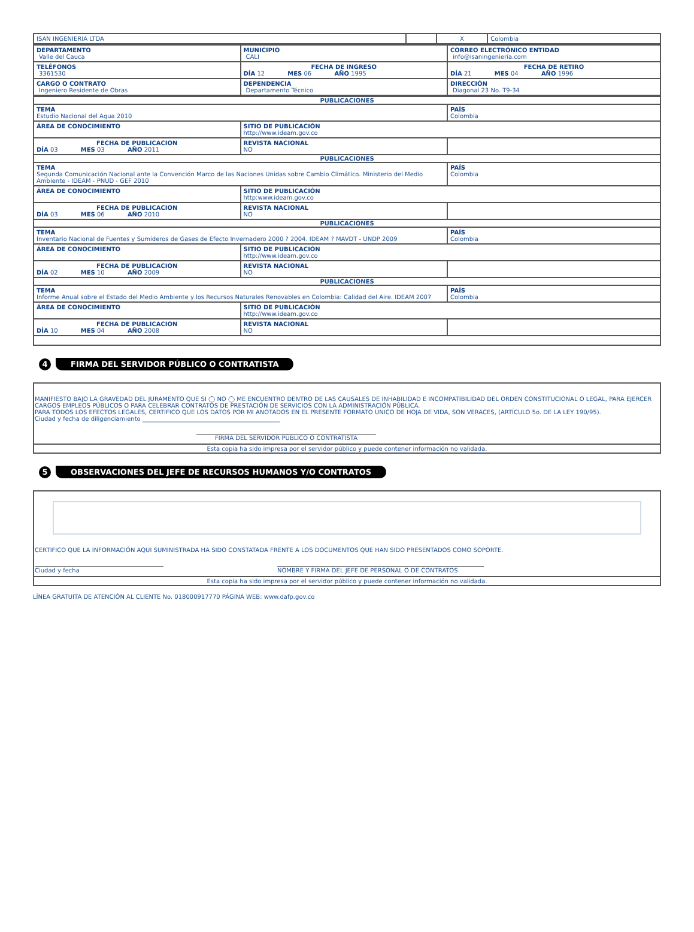| ISAN INGENIERIA LTDA | | X | Colombia |
| DEPARTAMENTO Valle del Cauca | MUNICIPIO CALI | CORREO ELECTRÓNICO ENTIDAD info@isaningenieria.com |
| TELÉFONOS 3361530 | FECHA DE INGRESO DÍA 12 MES 06 AÑO 1995 | FECHA DE RETIRO DÍA 21 MES 04 AÑO 1996 |
| CARGO O CONTRATO Ingeniero Residente de Obras | DEPENDENCIA Departamento Técnico | DIRECCIÓN Diagonal 23 No. T9-34 |
| PUBLICACIONES | | |
| TEMA Estudio Nacional del Agua 2010 | | PAÍS Colombia |
| ÁREA DE CONOCIMIENTO | SITIO DE PUBLICACIÓN http://www.ideam.gov.co | |
| FECHA DE PUBLICACION DÍA 03 MES 03 AÑO 2011 | REVISTA NACIONAL NO | |
| PUBLICACIONES | | |
| TEMA Segunda Comunicación Nacional ante la Convención Marco de las Naciones Unidas sobre Cambio Climático. Ministerio del Medio Ambiente - IDEAM - PNUD - GEF 2010 | | PAÍS Colombia |
| ÁREA DE CONOCIMIENTO | SITIO DE PUBLICACIÓN http:www.ideam.gov.co | |
| FECHA DE PUBLICACION DÍA 03 MES 06 AÑO 2010 | REVISTA NACIONAL NO | |
| PUBLICACIONES | | |
| TEMA Inventario Nacional de Fuentes y Sumideros de Gases de Efecto Invernadero 2000 ? 2004. IDEAM ? MAVDT - UNDP 2009 | | PAÍS Colombia |
| ÁREA DE CONOCIMIENTO | SITIO DE PUBLICACIÓN http://www.ideam.gov.co | |
| FECHA DE PUBLICACION DÍA 02 MES 10 AÑO 2009 | REVISTA NACIONAL NO | |
| PUBLICACIONES | | |
| TEMA Informe Anual sobre el Estado del Medio Ambiente y los Recursos Naturales Renovables en Colombia: Calidad del Aire. IDEAM 2007 | | PAÍS Colombia |
| ÁREA DE CONOCIMIENTO | SITIO DE PUBLICACIÓN http://www.ideam.gov.co | |
| FECHA DE PUBLICACION DÍA 10 MES 04 AÑO 2008 | REVISTA NACIONAL NO | |
4
FIRMA DEL SERVIDOR PÚBLICO O CONTRATISTA
MANIFIESTO BAJO LA GRAVEDAD DEL JURAMENTO QUE SI ◯ NO ◯ ME ENCUENTRO DENTRO DE LAS CAUSALES DE INHABILIDAD E INCOMPATIBILIDAD DEL ORDEN CONSTITUCIONAL O LEGAL, PARA EJERCER CARGOS EMPLEOS PÚBLICOS O PARA CELEBRAR CONTRATOS DE PRESTACIÓN DE SERVICIOS CON LA ADMINISTRACIÓN PÚBLICA.
PARA TODOS LOS EFECTOS LEGALES, CERTIFICO QUE LOS DATOS POR MI ANOTADOS EN EL PRESENTE FORMATO ÚNICO DE HOJA DE VIDA, SON VERACES, (ARTÍCULO 5o. DE LA LEY 190/95).
Ciudad y fecha de diligenciamiento ______________________________________________
FIRMA DEL SERVIDOR PÚBLICO O CONTRATISTA
Esta copia ha sido impresa por el servidor público y puede contener información no validada.
5
OBSERVACIONES DEL JEFE DE RECURSOS HUMANOS Y/O CONTRATOS
CERTIFICO QUE LA INFORMACIÓN AQUI SUMINISTRADA HA SIDO CONSTATADA FRENTE A LOS DOCUMENTOS QUE HAN SIDO PRESENTADOS COMO SOPORTE.
Ciudad y fecha NOMBRE Y FIRMA DEL JEFE DE PERSONAL O DE CONTRATOS
Esta copia ha sido impresa por el servidor público y puede contener información no validada.
LÍNEA GRATUITA DE ATENCIÓN AL CLIENTE No. 018000917770 PÁGINA WEB: www.dafp.gov.co